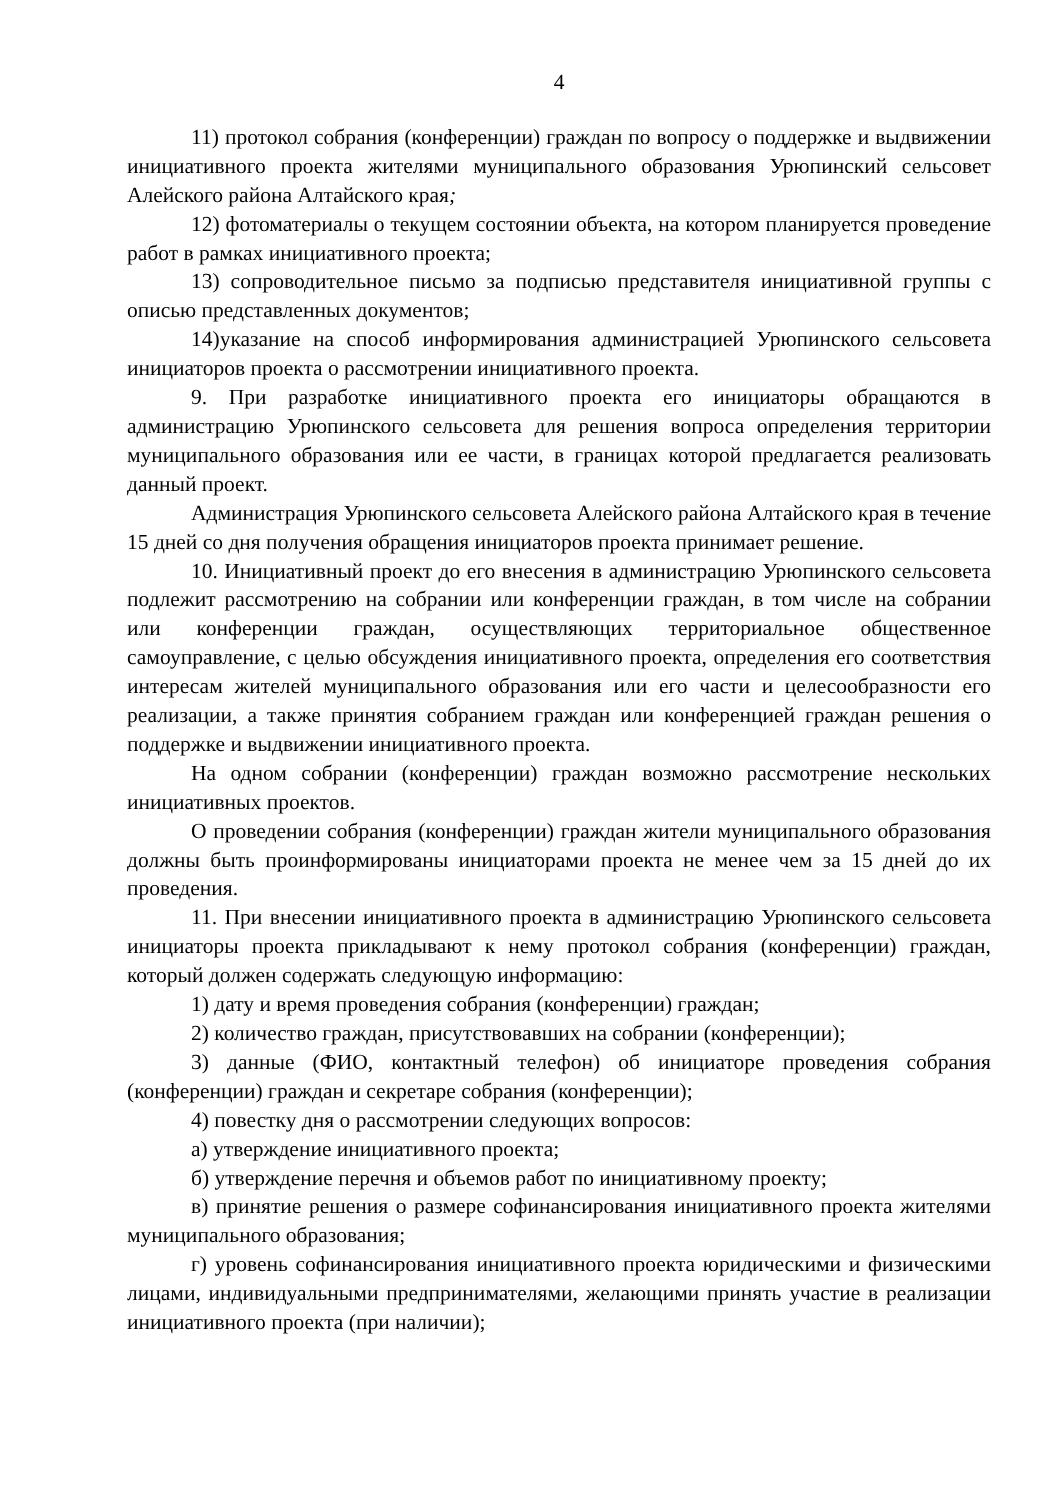4
11) протокол собрания (конференции) граждан по вопросу о поддержке и выдвижении инициативного проекта жителями муниципального образования Урюпинский сельсовет Алейского района Алтайского края;
12) фотоматериалы о текущем состоянии объекта, на котором планируется проведение работ в рамках инициативного проекта;
13) сопроводительное письмо за подписью представителя инициативной группы с описью представленных документов;
14)указание на способ информирования администрацией Урюпинского сельсовета инициаторов проекта о рассмотрении инициативного проекта.
9. При разработке инициативного проекта его инициаторы обращаются в администрацию Урюпинского сельсовета для решения вопроса определения территории муниципального образования или ее части, в границах которой предлагается реализовать данный проект.
Администрация Урюпинского сельсовета Алейского района Алтайского края в течение 15 дней со дня получения обращения инициаторов проекта принимает решение.
10. Инициативный проект до его внесения в администрацию Урюпинского сельсовета подлежит рассмотрению на собрании или конференции граждан, в том числе на собрании или конференции граждан, осуществляющих территориальное общественное самоуправление, с целью обсуждения инициативного проекта, определения его соответствия интересам жителей муниципального образования или его части и целесообразности его реализации, а также принятия собранием граждан или конференцией граждан решения о поддержке и выдвижении инициативного проекта.
На одном собрании (конференции) граждан возможно рассмотрение нескольких инициативных проектов.
О проведении собрания (конференции) граждан жители муниципального образования должны быть проинформированы инициаторами проекта не менее чем за 15 дней до их проведения.
11. При внесении инициативного проекта в администрацию Урюпинского сельсовета инициаторы проекта прикладывают к нему протокол собрания (конференции) граждан, который должен содержать следующую информацию:
1) дату и время проведения собрания (конференции) граждан;
2) количество граждан, присутствовавших на собрании (конференции);
3) данные (ФИО, контактный телефон) об инициаторе проведения собрания (конференции) граждан и секретаре собрания (конференции);
4) повестку дня о рассмотрении следующих вопросов:
а) утверждение инициативного проекта;
б) утверждение перечня и объемов работ по инициативному проекту;
в) принятие решения о размере софинансирования инициативного проекта жителями муниципального образования;
г) уровень софинансирования инициативного проекта юридическими и физическими лицами, индивидуальными предпринимателями, желающими принять участие в реализации инициативного проекта (при наличии);